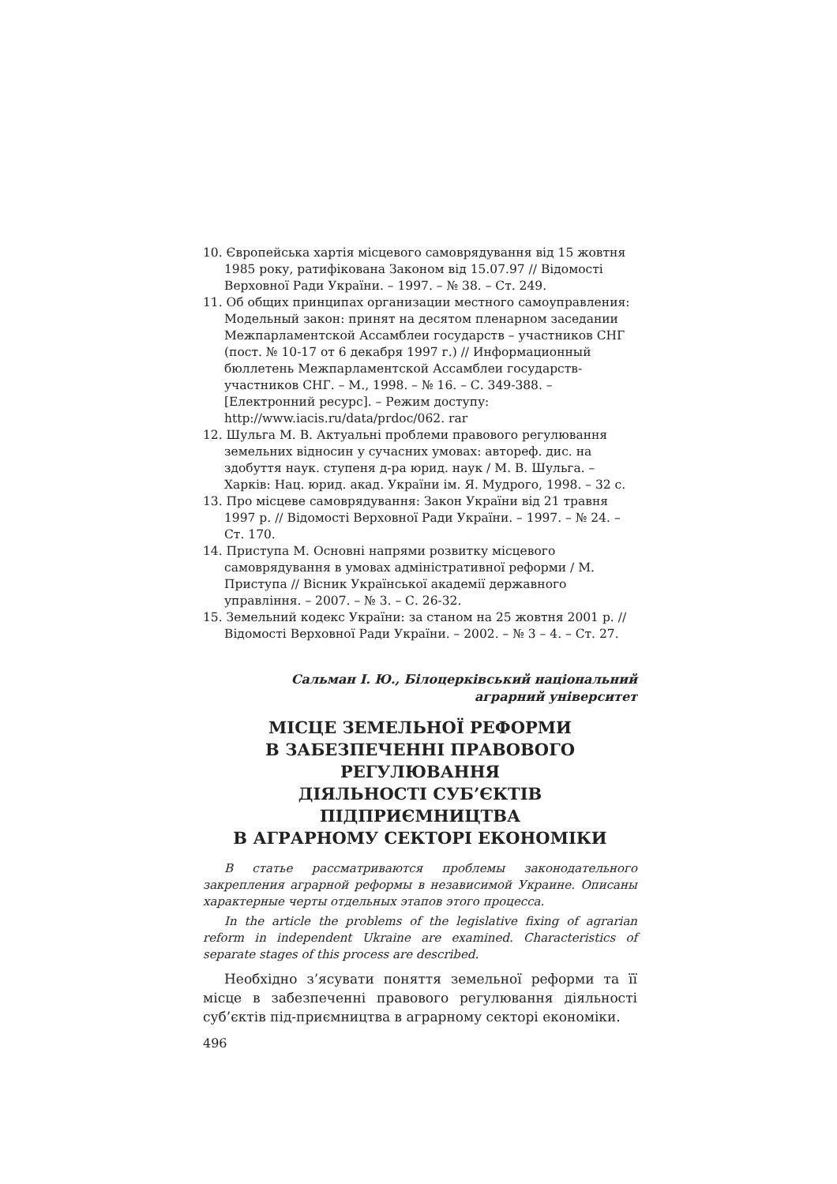10. Європейська хартія місцевого самоврядування від 15 жовтня 1985 року, ратифікована Законом від 15.07.97 // Відомості Верховної Ради України. – 1997. – № 38. – Ст. 249.
11. Об общих принципах организации местного самоуправления: Модельный закон: принят на десятом пленарном заседании Межпарламентской Ассамблеи государств – участников СНГ (пост. № 10-17 от 6 декабря 1997 г.) // Информационный бюллетень Межпарламентской Ассамблеи государств-участников СНГ. – М., 1998. – № 16. – С. 349-388. – [Електронний ресурс]. – Режим доступу: http://www.iacis.ru/data/prdoc/062. rar
12. Шульга М. В. Актуальні проблеми правового регулювання земельних відносин у сучасних умовах: автореф. дис. на здобуття наук. ступеня д-ра юрид. наук / М. В. Шульга. – Харків: Нац. юрид. акад. України ім. Я. Мудрого, 1998. – 32 с.
13. Про місцеве самоврядування: Закон України від 21 травня 1997 р. // Відомості Верховної Ради України. – 1997. – № 24. – Ст. 170.
14. Приступа М. Основні напрями розвитку місцевого самоврядування в умовах адміністративної реформи / М. Приступа // Вісник Української академії державного управління. – 2007. – № 3. – С. 26-32.
15. Земельний кодекс України: за станом на 25 жовтня 2001 р. // Відомості Верховної Ради України. – 2002. – № 3 – 4. – Ст. 27.
Сальман І. Ю., Білоцерківський національний
аграрний університет
МІСЦЕ ЗЕМЕЛЬНОЇ РЕФОРМИ
В ЗАБЕЗПЕЧЕННІ ПРАВОВОГО РЕГУЛЮВАННЯ
ДІЯЛЬНОСТІ СУБ’ЄКТІВ ПІДПРИЄМНИЦТВА
В АГРАРНОМУ СЕКТОРІ ЕКОНОМІКИ
В статье рассматриваются проблемы законодательного закрепления аграрной реформы в независимой Украине. Описаны характерные черты отдельных этапов этого процесса.
In the article the problems of the legislative fixing of agrarian reform in independent Ukraine are examined. Characteristics of separate stages of this process are described.
Необхідно з’ясувати поняття земельної реформи та її місце в забезпеченні правового регулювання діяльності суб’єктів під-приємництва в аграрному секторі економіки.
496